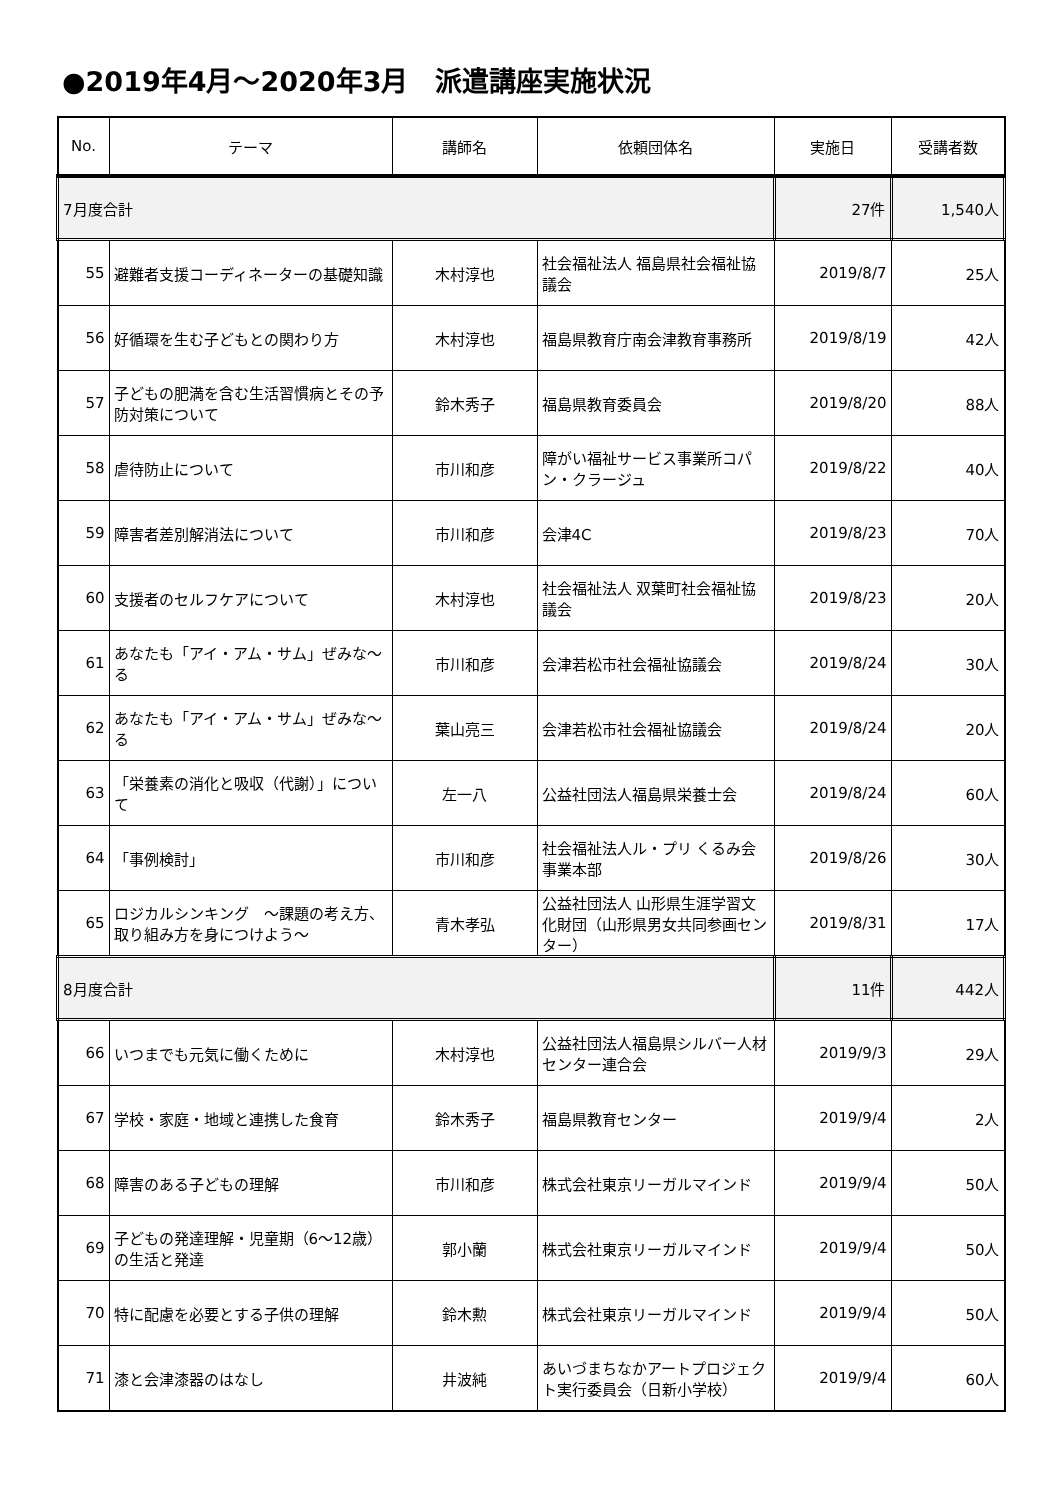●2019年4月～2020年3月　派遣講座実施状況
| No. | テーマ | 講師名 | 依頼団体名 | 実施日 | 受講者数 |
| --- | --- | --- | --- | --- | --- |
| 7月度合計 | | | | 27件 | 1,540人 |
| 55 | 避難者支援コーディネーターの基礎知識 | 木村淳也 | 社会福祉法人 福島県社会福祉協議会 | 2019/8/7 | 25人 |
| 56 | 好循環を生む子どもとの関わり方 | 木村淳也 | 福島県教育庁南会津教育事務所 | 2019/8/19 | 42人 |
| 57 | 子どもの肥満を含む生活習慣病とその予防対策について | 鈴木秀子 | 福島県教育委員会 | 2019/8/20 | 88人 |
| 58 | 虐待防止について | 市川和彦 | 障がい福祉サービス事業所コパン・クラージュ | 2019/8/22 | 40人 |
| 59 | 障害者差別解消法について | 市川和彦 | 会津4C | 2019/8/23 | 70人 |
| 60 | 支援者のセルフケアについて | 木村淳也 | 社会福祉法人 双葉町社会福祉協議会 | 2019/8/23 | 20人 |
| 61 | あなたも「アイ・アム・サム」ぜみな～る | 市川和彦 | 会津若松市社会福祉協議会 | 2019/8/24 | 30人 |
| 62 | あなたも「アイ・アム・サム」ぜみな～る | 葉山亮三 | 会津若松市社会福祉協議会 | 2019/8/24 | 20人 |
| 63 | 「栄養素の消化と吸収（代謝）」について | 左一八 | 公益社団法人福島県栄養士会 | 2019/8/24 | 60人 |
| 64 | 「事例検討」 | 市川和彦 | 社会福祉法人ル・プリ くるみ会事業本部 | 2019/8/26 | 30人 |
| 65 | ロジカルシンキング ～課題の考え方、取り組み方を身につけよう～ | 青木孝弘 | 公益社団法人 山形県生涯学習文化財団（山形県男女共同参画センター） | 2019/8/31 | 17人 |
| 8月度合計 | | | | 11件 | 442人 |
| 66 | いつまでも元気に働くために | 木村淳也 | 公益社団法人福島県シルバー人材センター連合会 | 2019/9/3 | 29人 |
| 67 | 学校・家庭・地域と連携した食育 | 鈴木秀子 | 福島県教育センター | 2019/9/4 | 2人 |
| 68 | 障害のある子どもの理解 | 市川和彦 | 株式会社東京リーガルマインド | 2019/9/4 | 50人 |
| 69 | 子どもの発達理解・児童期（6～12歳）の生活と発達 | 郭小蘭 | 株式会社東京リーガルマインド | 2019/9/4 | 50人 |
| 70 | 特に配慮を必要とする子供の理解 | 鈴木勲 | 株式会社東京リーガルマインド | 2019/9/4 | 50人 |
| 71 | 漆と会津漆器のはなし | 井波純 | あいづまちなかアートプロジェクト実行委員会（日新小学校） | 2019/9/4 | 60人 |